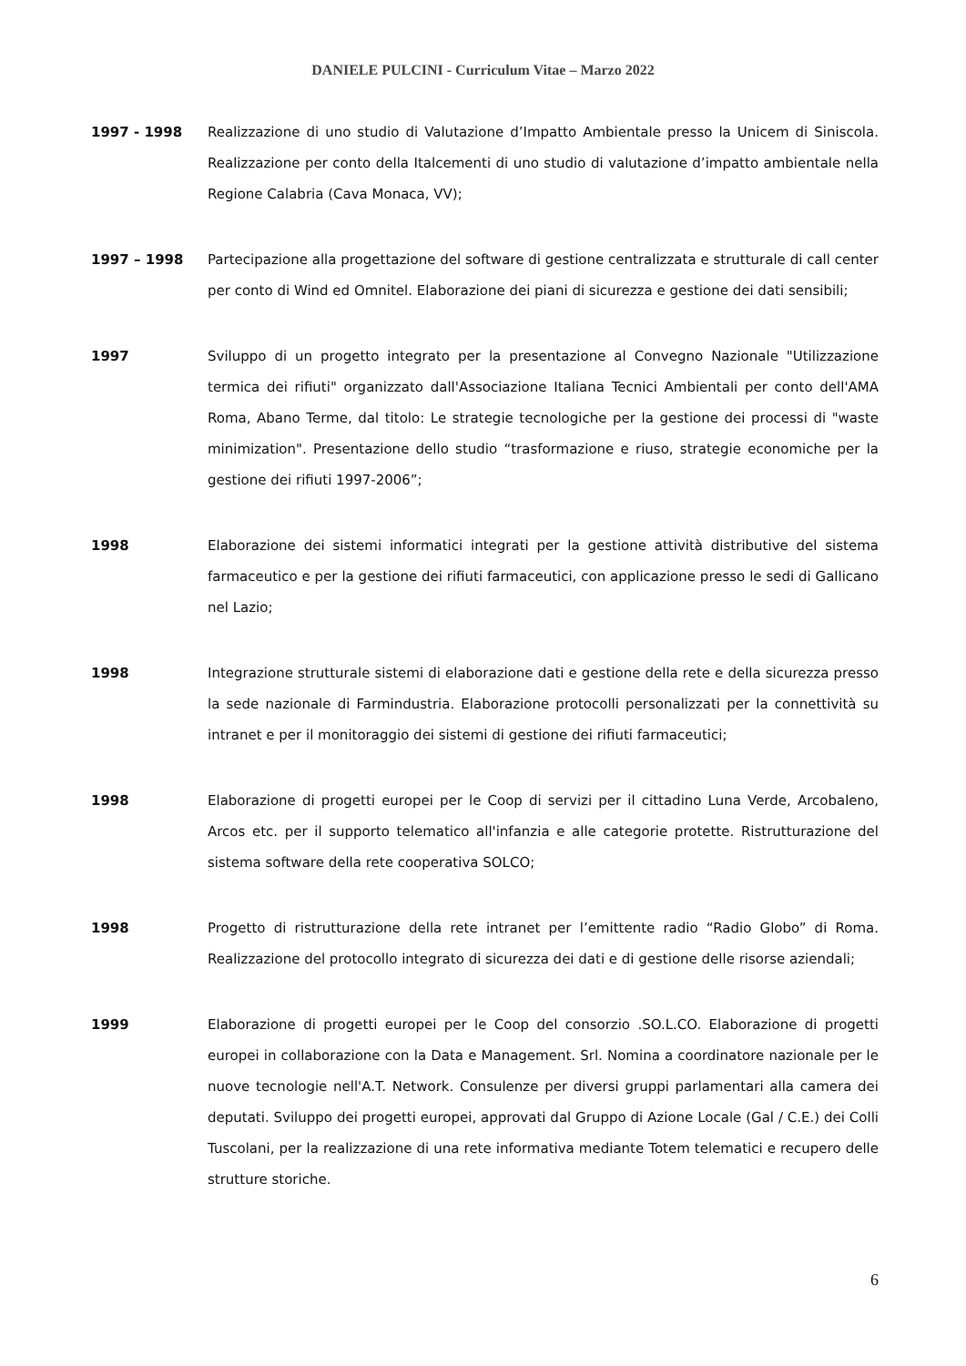DANIELE PULCINI - Curriculum Vitae – Marzo 2022
1997 - 1998 Realizzazione di uno studio di Valutazione d’Impatto Ambientale presso la Unicem di Siniscola. Realizzazione per conto della Italcementi di uno studio di valutazione d’impatto ambientale nella Regione Calabria (Cava Monaca, VV);
1997 – 1998 Partecipazione alla progettazione del software di gestione centralizzata e strutturale di call center per conto di Wind ed Omnitel. Elaborazione dei piani di sicurezza e gestione dei dati sensibili;
1997 Sviluppo di un progetto integrato per la presentazione al Convegno Nazionale "Utilizzazione termica dei rifiuti" organizzato dall'Associazione Italiana Tecnici Ambientali per conto dell'AMA Roma, Abano Terme, dal titolo: Le strategie tecnologiche per la gestione dei processi di "waste minimization". Presentazione dello studio “trasformazione e riuso, strategie economiche per la gestione dei rifiuti 1997-2006”;
1998 Elaborazione dei sistemi informatici integrati per la gestione attività distributive del sistema farmaceutico e per la gestione dei rifiuti farmaceutici, con applicazione presso le sedi di Gallicano nel Lazio;
1998 Integrazione strutturale sistemi di elaborazione dati e gestione della rete e della sicurezza presso la sede nazionale di Farmindustria. Elaborazione protocolli personalizzati per la connettività su intranet e per il monitoraggio dei sistemi di gestione dei rifiuti farmaceutici;
1998 Elaborazione di progetti europei per le Coop di servizi per il cittadino Luna Verde, Arcobaleno, Arcos etc. per il supporto telematico all'infanzia e alle categorie protette. Ristrutturazione del sistema software della rete cooperativa SOLCO;
1998 Progetto di ristrutturazione della rete intranet per l’emittente radio “Radio Globo” di Roma. Realizzazione del protocollo integrato di sicurezza dei dati e di gestione delle risorse aziendali;
1999 Elaborazione di progetti europei per le Coop del consorzio .SO.L.CO. Elaborazione di progetti europei in collaborazione con la Data e Management. Srl. Nomina a coordinatore nazionale per le nuove tecnologie nell'A.T. Network. Consulenze per diversi gruppi parlamentari alla camera dei deputati. Sviluppo dei progetti europei, approvati dal Gruppo di Azione Locale (Gal / C.E.) dei Colli Tuscolani, per la realizzazione di una rete informativa mediante Totem telematici e recupero delle strutture storiche.
6